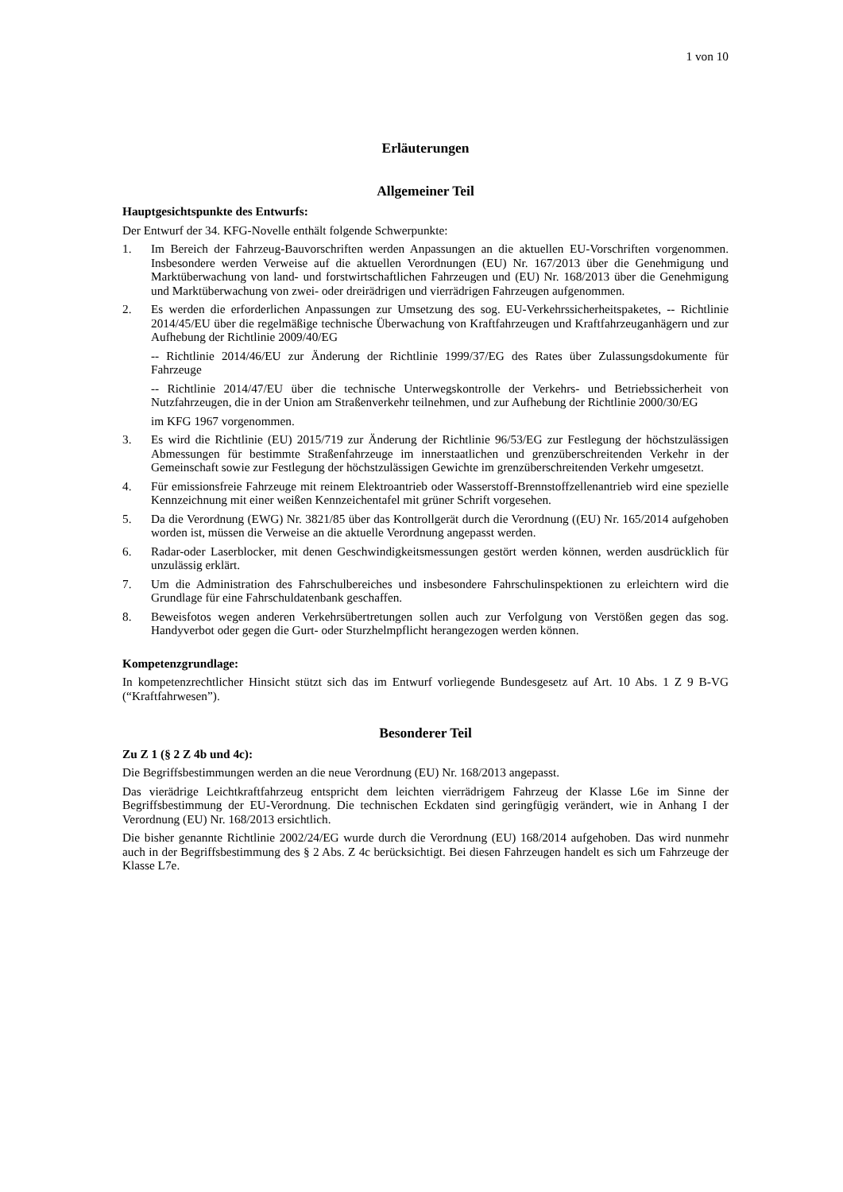1 von 10
Erläuterungen
Allgemeiner Teil
Hauptgesichtspunkte des Entwurfs:
Der Entwurf der 34. KFG-Novelle enthält folgende Schwerpunkte:
1. Im Bereich der Fahrzeug-Bauvorschriften werden Anpassungen an die aktuellen EU-Vorschriften vorgenommen. Insbesondere werden Verweise auf die aktuellen Verordnungen (EU) Nr. 167/2013 über die Genehmigung und Marktüberwachung von land- und forstwirtschaftlichen Fahrzeugen und (EU) Nr. 168/2013 über die Genehmigung und Marktüberwachung von zwei- oder dreirädrigen und vierrädrigen Fahrzeugen aufgenommen.
2. Es werden die erforderlichen Anpassungen zur Umsetzung des sog. EU-Verkehrssicherheitspaketes, -- Richtlinie 2014/45/EU über die regelmäßige technische Überwachung von Kraftfahrzeugen und Kraftfahrzeuganhägern und zur Aufhebung der Richtlinie 2009/40/EG
-- Richtlinie 2014/46/EU zur Änderung der Richtlinie 1999/37/EG des Rates über Zulassungsdokumente für Fahrzeuge
-- Richtlinie 2014/47/EU über die technische Unterwegskontrolle der Verkehrs- und Betriebssicherheit von Nutzfahrzeugen, die in der Union am Straßenverkehr teilnehmen, und zur Aufhebung der Richtlinie 2000/30/EG
im KFG 1967 vorgenommen.
3. Es wird die Richtlinie (EU) 2015/719 zur Änderung der Richtlinie 96/53/EG zur Festlegung der höchstzulässigen Abmessungen für bestimmte Straßenfahrzeuge im innerstaatlichen und grenzüberschreitenden Verkehr in der Gemeinschaft sowie zur Festlegung der höchstzulässigen Gewichte im grenzüberschreitenden Verkehr umgesetzt.
4. Für emissionsfreie Fahrzeuge mit reinem Elektroantrieb oder Wasserstoff-Brennstoffzellenantrieb wird eine spezielle Kennzeichnung mit einer weißen Kennzeichentafel mit grüner Schrift vorgesehen.
5. Da die Verordnung (EWG) Nr. 3821/85 über das Kontrollgerät durch die Verordnung ((EU) Nr. 165/2014 aufgehoben worden ist, müssen die Verweise an die aktuelle Verordnung angepasst werden.
6. Radar-oder Laserblocker, mit denen Geschwindigkeitsmessungen gestört werden können, werden ausdrücklich für unzulässig erklärt.
7. Um die Administration des Fahrschulbereiches und insbesondere Fahrschulinspektionen zu erleichtern wird die Grundlage für eine Fahrschuldatenbank geschaffen.
8. Beweisfotos wegen anderen Verkehrsübertretungen sollen auch zur Verfolgung von Verstößen gegen das sog. Handyverbot oder gegen die Gurt- oder Sturzhelmpflicht herangezogen werden können.
Kompetenzgrundlage:
In kompetenzrechtlicher Hinsicht stützt sich das im Entwurf vorliegende Bundesgesetz auf Art. 10 Abs. 1 Z 9 B-VG (“Kraftfahrwesen”).
Besonderer Teil
Zu Z 1 (§ 2 Z 4b und 4c):
Die Begriffsbestimmungen werden an die neue Verordnung (EU) Nr. 168/2013 angepasst.
Das vierädrige Leichtkraftfahrzeug entspricht dem leichten vierrädrigem Fahrzeug der Klasse L6e im Sinne der Begriffsbestimmung der EU-Verordnung. Die technischen Eckdaten sind geringfügig verändert, wie in Anhang I der Verordnung (EU) Nr. 168/2013 ersichtlich.
Die bisher genannte Richtlinie 2002/24/EG wurde durch die Verordnung (EU) 168/2014 aufgehoben. Das wird nunmehr auch in der Begriffsbestimmung des § 2 Abs. Z 4c berücksichtigt. Bei diesen Fahrzeugen handelt es sich um Fahrzeuge der Klasse L7e.